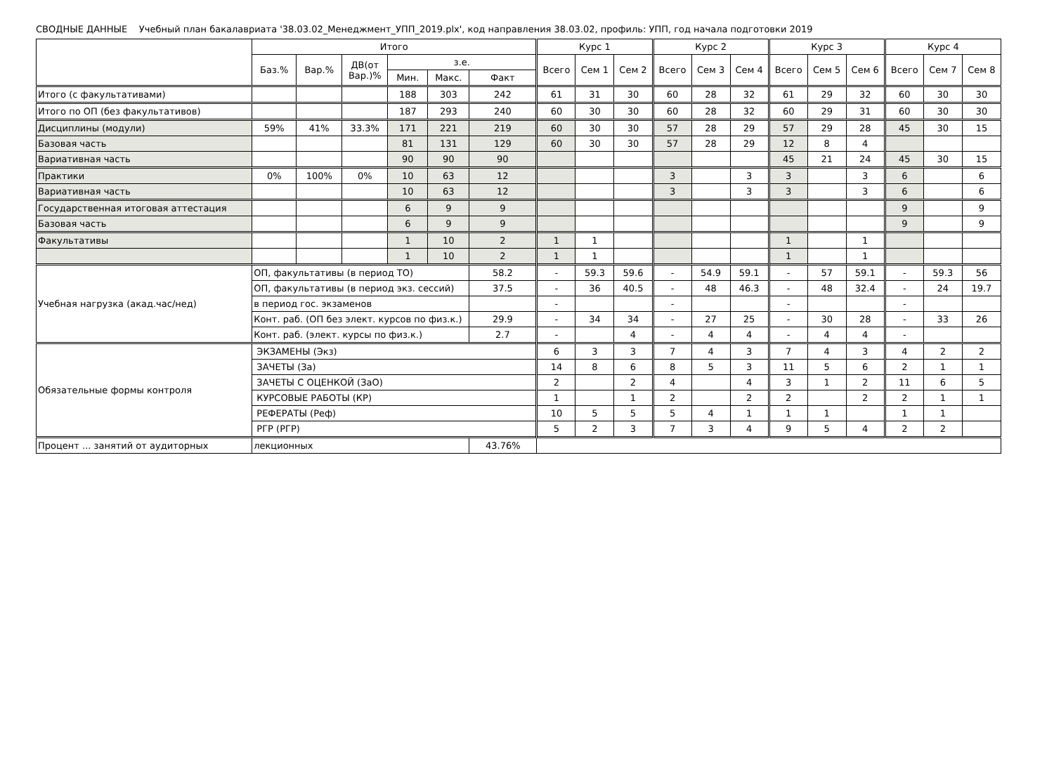СВОДНЫЕ ДАННЫЕ Учебный план бакалавриата '38.03.02_Менеджмент_УПП_2019.plx', код направления 38.03.02, профиль: УПП, год начала подготовки 2019
| | Итого | | | | | | Курс 1 | | | Курс 2 | | | Курс 3 | | | Курс 4 | | |
| --- | --- | --- | --- | --- | --- | --- | --- | --- | --- | --- | --- | --- | --- | --- | --- | --- | --- | --- |
| | Баз.% | Вар.% | ДВ(от Вар.)% | з.е. | | | Всего | Сем 1 | Сем 2 | Всего | Сем 3 | Сем 4 | Всего | Сем 5 | Сем 6 | Всего | Сем 7 | Сем 8 |
| | | | | Мин. | Макс. | Факт | | | | | | | | | | | | |
| Итого (с факультативами) | | | | 188 | 303 | 242 | 61 | 31 | 30 | 60 | 28 | 32 | 61 | 29 | 32 | 60 | 30 | 30 |
| Итого по ОП (без факультативов) | | | | 187 | 293 | 240 | 60 | 30 | 30 | 60 | 28 | 32 | 60 | 29 | 31 | 60 | 30 | 30 |
| Дисциплины (модули) | 59% | 41% | 33.3% | 171 | 221 | 219 | 60 | 30 | 30 | 57 | 28 | 29 | 57 | 29 | 28 | 45 | 30 | 15 |
| Базовая часть | | | | 81 | 131 | 129 | 60 | 30 | 30 | 57 | 28 | 29 | 12 | 8 | 4 | | | |
| Вариативная часть | | | | 90 | 90 | 90 | | | | | | | 45 | 21 | 24 | 45 | 30 | 15 |
| Практики | 0% | 100% | 0% | 10 | 63 | 12 | | | | 3 | | 3 | 3 | | 3 | 6 | | 6 |
| Вариативная часть | | | | 10 | 63 | 12 | | | | 3 | | 3 | 3 | | 3 | 6 | | 6 |
| Государственная итоговая аттестация | | | | 6 | 9 | 9 | | | | | | | | | | 9 | | 9 |
| Базовая часть | | | | 6 | 9 | 9 | | | | | | | | | | 9 | | 9 |
| Факультативы | | | | 1 | 10 | 2 | 1 | 1 | | | | | 1 | | 1 | | | |
| | | | | 1 | 10 | 2 | 1 | 1 | | | | | 1 | | 1 | | | |
| Учебная нагрузка (акад.час/нед) | ОП, факультативы (в период ТО) | | | | | 58.2 | - | 59.3 | 59.6 | - | 54.9 | 59.1 | - | 57 | 59.1 | - | 59.3 | 56 |
| | ОП, факультативы (в период экз. сессий) | | | | | 37.5 | - | 36 | 40.5 | - | 48 | 46.3 | - | 48 | 32.4 | - | 24 | 19.7 |
| | в период гос. экзаменов | | | | | | - | | | - | | | - | | | - | | |
| | Конт. раб. (ОП без элект. курсов по физ.к.) | | | | | 29.9 | - | 34 | 34 | - | 27 | 25 | - | 30 | 28 | - | 33 | 26 |
| | Конт. раб. (элект. курсы по физ.к.) | | | | | 2.7 | - | | 4 | - | 4 | 4 | - | 4 | 4 | - | | |
| Обязательные формы контроля | ЭКЗАМЕНЫ (Экз) | | | | | | 6 | 3 | 3 | 7 | 4 | 3 | 7 | 4 | 3 | 4 | 2 | 2 |
| | ЗАЧЕТЫ (За) | | | | | | 14 | 8 | 6 | 8 | 5 | 3 | 11 | 5 | 6 | 2 | 1 | 1 |
| | ЗАЧЕТЫ С ОЦЕНКОЙ (ЗаО) | | | | | | 2 | | 2 | 4 | | 4 | 3 | 1 | 2 | 11 | 6 | 5 |
| | КУРСОВЫЕ РАБОТЫ (КР) | | | | | | 1 | | 1 | 2 | | 2 | 2 | | 2 | 2 | 1 | 1 |
| | РЕФЕРАТЫ (Реф) | | | | | | 10 | 5 | 5 | 5 | 4 | 1 | 1 | 1 | | 1 | 1 | |
| | РГР (РГР) | | | | | | 5 | 2 | 3 | 7 | 3 | 4 | 9 | 5 | 4 | 2 | 2 | |
| Процент ... занятий от аудиторных | лекционных | | | | | 43.76% | | | | | | | | | | | | |